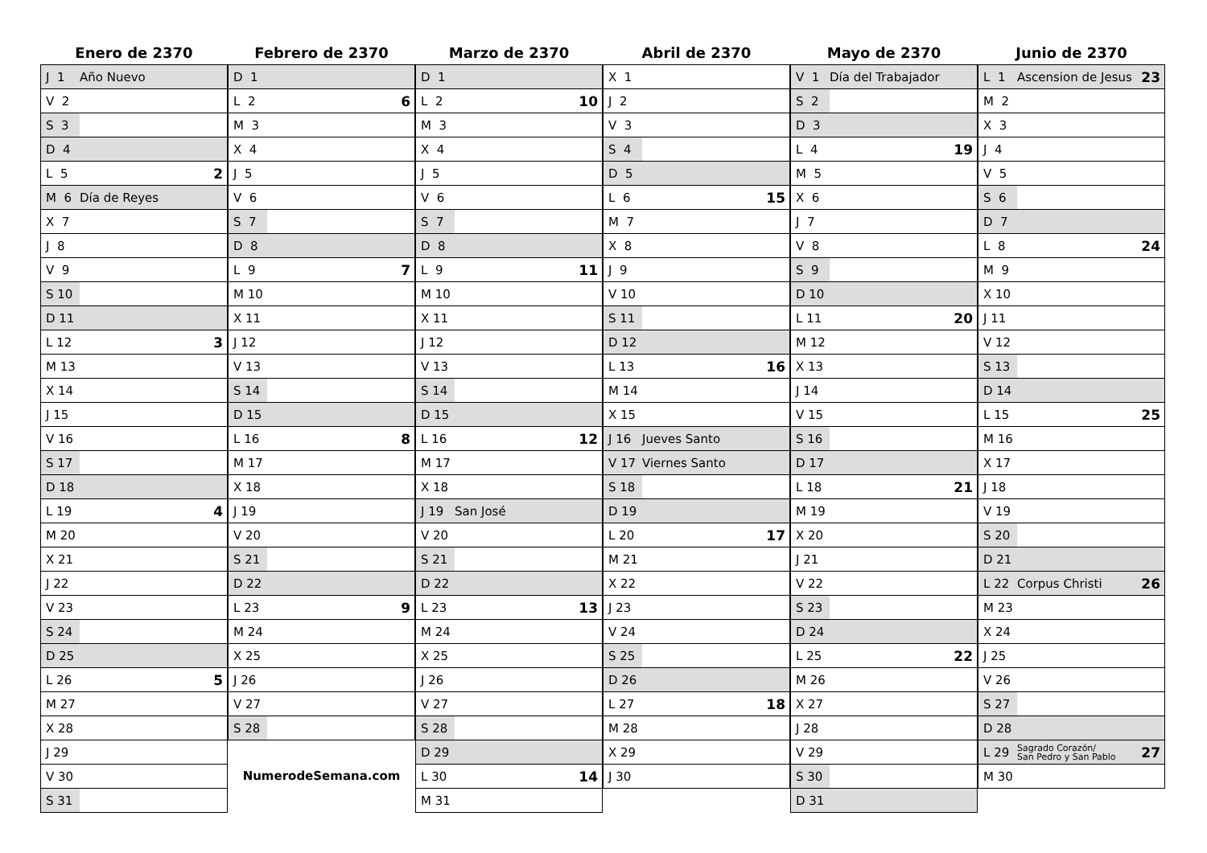Enero de 2370
| J 1 | Año Nuevo | |
| V 2 | | |
| S 3 | | |
| D 4 | | |
| L 5 | | 2 |
| M 6 | Día de Reyes | |
| X 7 | | |
| J 8 | | |
| V 9 | | |
| S 10 | | |
| D 11 | | |
| L 12 | | 3 |
| M 13 | | |
| X 14 | | |
| J 15 | | |
| V 16 | | |
| S 17 | | |
| D 18 | | |
| L 19 | | 4 |
| M 20 | | |
| X 21 | | |
| J 22 | | |
| V 23 | | |
| S 24 | | |
| D 25 | | |
| L 26 | | 5 |
| M 27 | | |
| X 28 | | |
| J 29 | | |
| V 30 | | |
| S 31 | | |
Febrero de 2370
| D 1 | | |
| L 2 | | 6 |
| M 3 | | |
| X 4 | | |
| J 5 | | |
| V 6 | | |
| S 7 | | |
| D 8 | | |
| L 9 | | 7 |
| M 10 | | |
| X 11 | | |
| J 12 | | |
| V 13 | | |
| S 14 | | |
| D 15 | | |
| L 16 | | 8 |
| M 17 | | |
| X 18 | | |
| J 19 | | |
| V 20 | | |
| S 21 | | |
| D 22 | | |
| L 23 | | 9 |
| M 24 | | |
| X 25 | | |
| J 26 | | |
| V 27 | | |
| S 28 | | |
NumerodeSemana.com
Marzo de 2370
| D 1 | | |
| L 2 | | 10 |
| M 3 | | |
| X 4 | | |
| J 5 | | |
| V 6 | | |
| S 7 | | |
| D 8 | | |
| L 9 | | 11 |
| M 10 | | |
| X 11 | | |
| J 12 | | |
| V 13 | | |
| S 14 | | |
| D 15 | | |
| L 16 | | 12 |
| M 17 | | |
| X 18 | | |
| J 19 | San José | |
| V 20 | | |
| S 21 | | |
| D 22 | | |
| L 23 | | 13 |
| M 24 | | |
| X 25 | | |
| J 26 | | |
| V 27 | | |
| S 28 | | |
| D 29 | | |
| L 30 | | 14 |
| M 31 | | |
Abril de 2370
| X 1 | | |
| J 2 | | |
| V 3 | | |
| S 4 | | |
| D 5 | | |
| L 6 | | 15 |
| M 7 | | |
| X 8 | | |
| J 9 | | |
| V 10 | | |
| S 11 | | |
| D 12 | | |
| L 13 | | 16 |
| M 14 | | |
| X 15 | | |
| J 16 | Jueves Santo | |
| V 17 | Viernes Santo | |
| S 18 | | |
| D 19 | | |
| L 20 | | 17 |
| M 21 | | |
| X 22 | | |
| J 23 | | |
| V 24 | | |
| S 25 | | |
| D 26 | | |
| L 27 | | 18 |
| M 28 | | |
| X 29 | | |
| J 30 | | |
Mayo de 2370
| V 1 | Día del Trabajador | |
| S 2 | | |
| D 3 | | |
| L 4 | | 19 |
| M 5 | | |
| X 6 | | |
| J 7 | | |
| V 8 | | |
| S 9 | | |
| D 10 | | |
| L 11 | | 20 |
| M 12 | | |
| X 13 | | |
| J 14 | | |
| V 15 | | |
| S 16 | | |
| D 17 | | |
| L 18 | | 21 |
| M 19 | | |
| X 20 | | |
| J 21 | | |
| V 22 | | |
| S 23 | | |
| D 24 | | |
| L 25 | | 22 |
| M 26 | | |
| X 27 | | |
| J 28 | | |
| V 29 | | |
| S 30 | | |
| D 31 | | |
Junio de 2370
| L 1 | Ascension de Jesus | 23 |
| M 2 | | |
| X 3 | | |
| J 4 | | |
| V 5 | | |
| S 6 | | |
| D 7 | | |
| L 8 | | 24 |
| M 9 | | |
| X 10 | | |
| J 11 | | |
| V 12 | | |
| S 13 | | |
| D 14 | | |
| L 15 | | 25 |
| M 16 | | |
| X 17 | | |
| J 18 | | |
| V 19 | | |
| S 20 | | |
| D 21 | | |
| L 22 | Corpus Christi | 26 |
| M 23 | | |
| X 24 | | |
| J 25 | | |
| V 26 | | |
| S 27 | | |
| D 28 | | |
| L 29 | Sagrado Corazón/ San Pedro y San Pablo | 27 |
| M 30 | | |